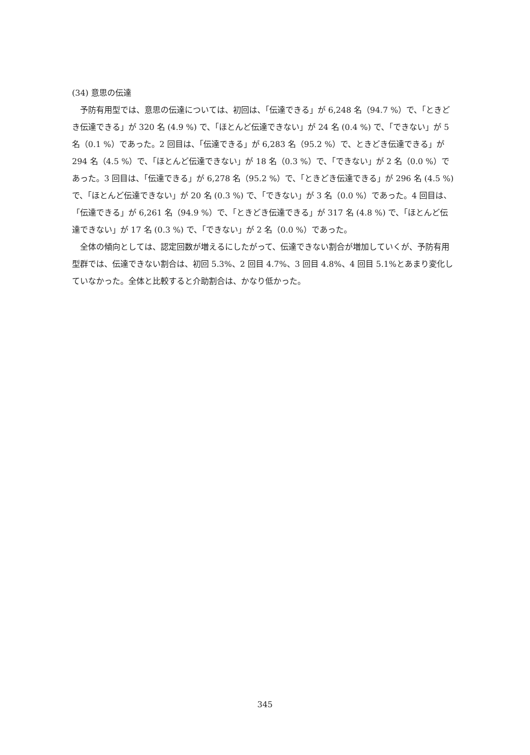(34) 意思の伝達
予防有用型では、意思の伝達については、初回は、「伝達できる」が 6,248 名（94.7 %）で、「ときどき伝達できる」が 320 名 (4.9 %) で、「ほとんど伝達できない」が 24 名 (0.4 %) で、「できない」が 5 名（0.1 %）であった。2 回目は、「伝達できる」が 6,283 名（95.2 %）で、ときどき伝達できる」が 294 名（4.5 %）で、「ほとんど伝達できない」が 18 名（0.3 %）で、「できない」が 2 名（0.0 %）であった。3 回目は、「伝達できる」が 6,278 名（95.2 %）で、「ときどき伝達できる」が 296 名 (4.5 %) で、「ほとんど伝達できない」が 20 名 (0.3 %) で、「できない」が 3 名（0.0 %）であった。4 回目は、「伝達できる」が 6,261 名（94.9 %）で、「ときどき伝達できる」が 317 名 (4.8 %) で、「ほとんど伝達できない」が 17 名 (0.3 %) で、「できない」が 2 名（0.0 %）であった。
全体の傾向としては、認定回数が増えるにしたがって、伝達できない割合が増加していくが、予防有用型群では、伝達できない割合は、初回 5.3%、2 回目 4.7%、3 回目 4.8%、4 回目 5.1%とあまり変化していなかった。全体と比較すると介助割合は、かなり低かった。
345